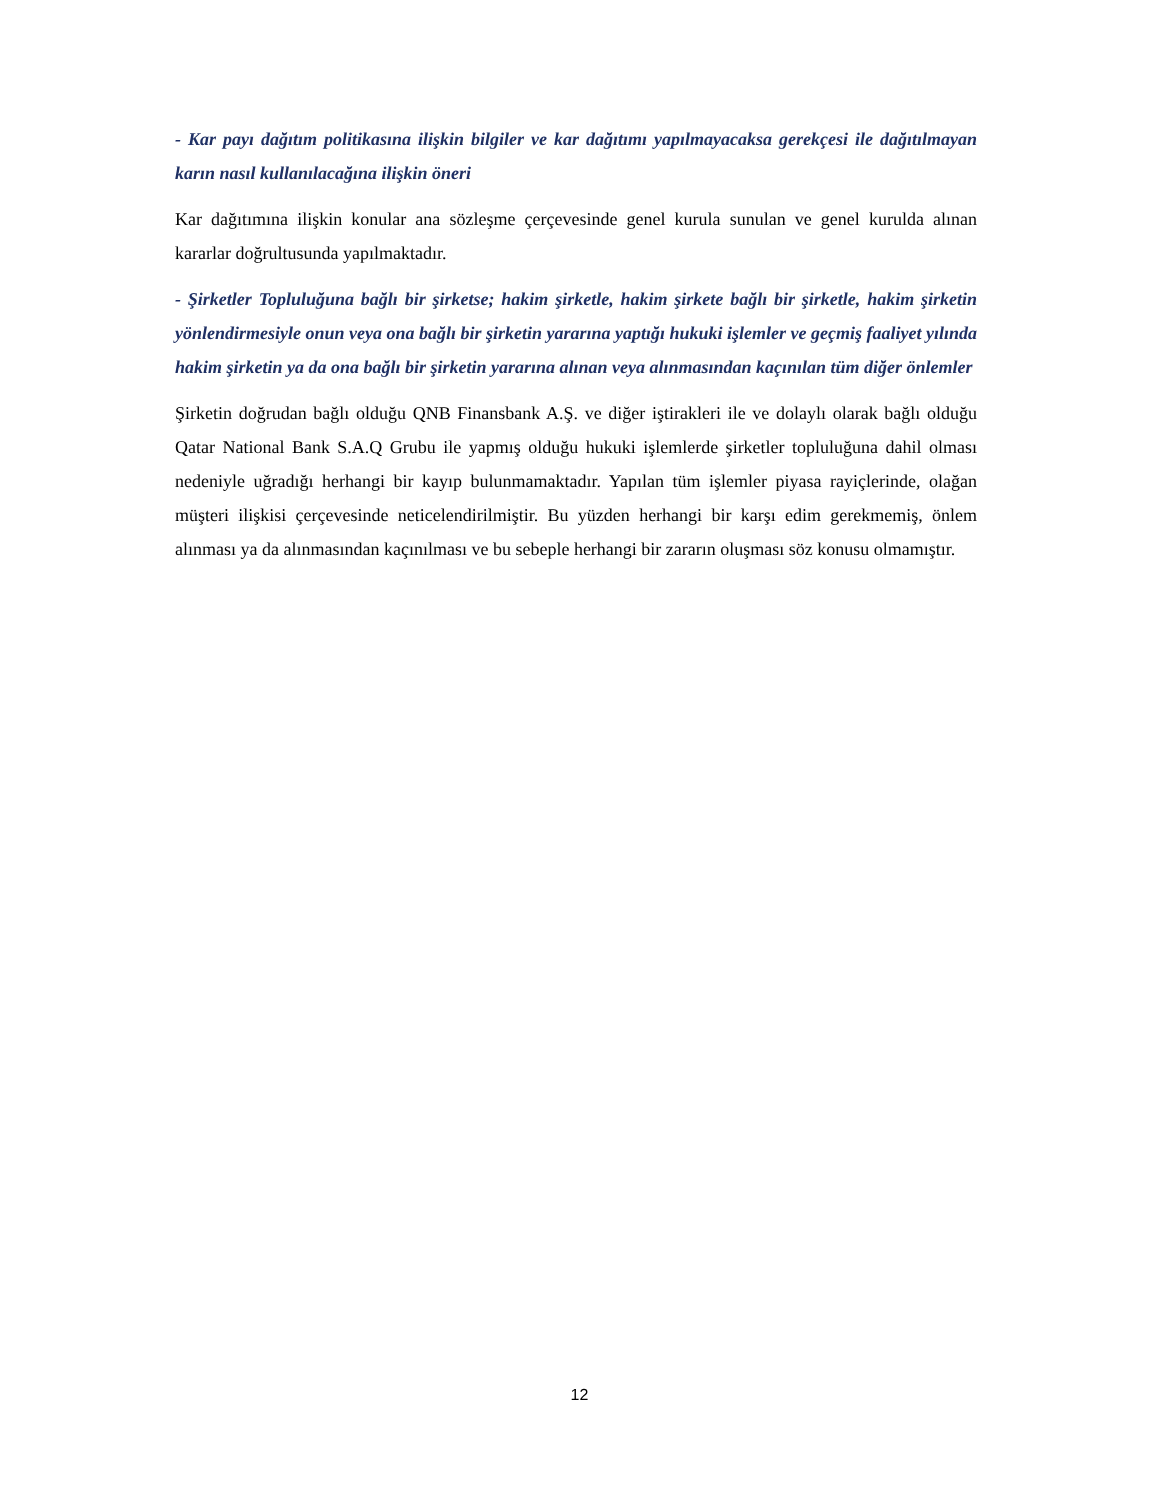- Kar payı dağıtım politikasına ilişkin bilgiler ve kar dağıtımı yapılmayacaksa gerekçesi ile dağıtılmayan karın nasıl kullanılacağına ilişkin öneri
Kar dağıtımına ilişkin konular ana sözleşme çerçevesinde genel kurula sunulan ve genel kurulda alınan kararlar doğrultusunda yapılmaktadır.
- Şirketler Topluluğuna bağlı bir şirketse; hakim şirketle, hakim şirkete bağlı bir şirketle, hakim şirketin yönlendirmesiyle onun veya ona bağlı bir şirketin yararına yaptığı hukuki işlemler ve geçmiş faaliyet yılında hakim şirketin ya da ona bağlı bir şirketin yararına alınan veya alınmasından kaçınılan tüm diğer önlemler
Şirketin doğrudan bağlı olduğu QNB Finansbank A.Ş. ve diğer iştirakleri ile ve dolaylı olarak bağlı olduğu Qatar National Bank S.A.Q Grubu ile yapmış olduğu hukuki işlemlerde şirketler topluluğuna dahil olması nedeniyle uğradığı herhangi bir kayıp bulunmamaktadır. Yapılan tüm işlemler piyasa rayiçlerinde, olağan müşteri ilişkisi çerçevesinde neticelendirilmiştir. Bu yüzden herhangi bir karşı edim gerekmemiş, önlem alınması ya da alınmasından kaçınılması ve bu sebeple herhangi bir zararın oluşması söz konusu olmamıştır.
12